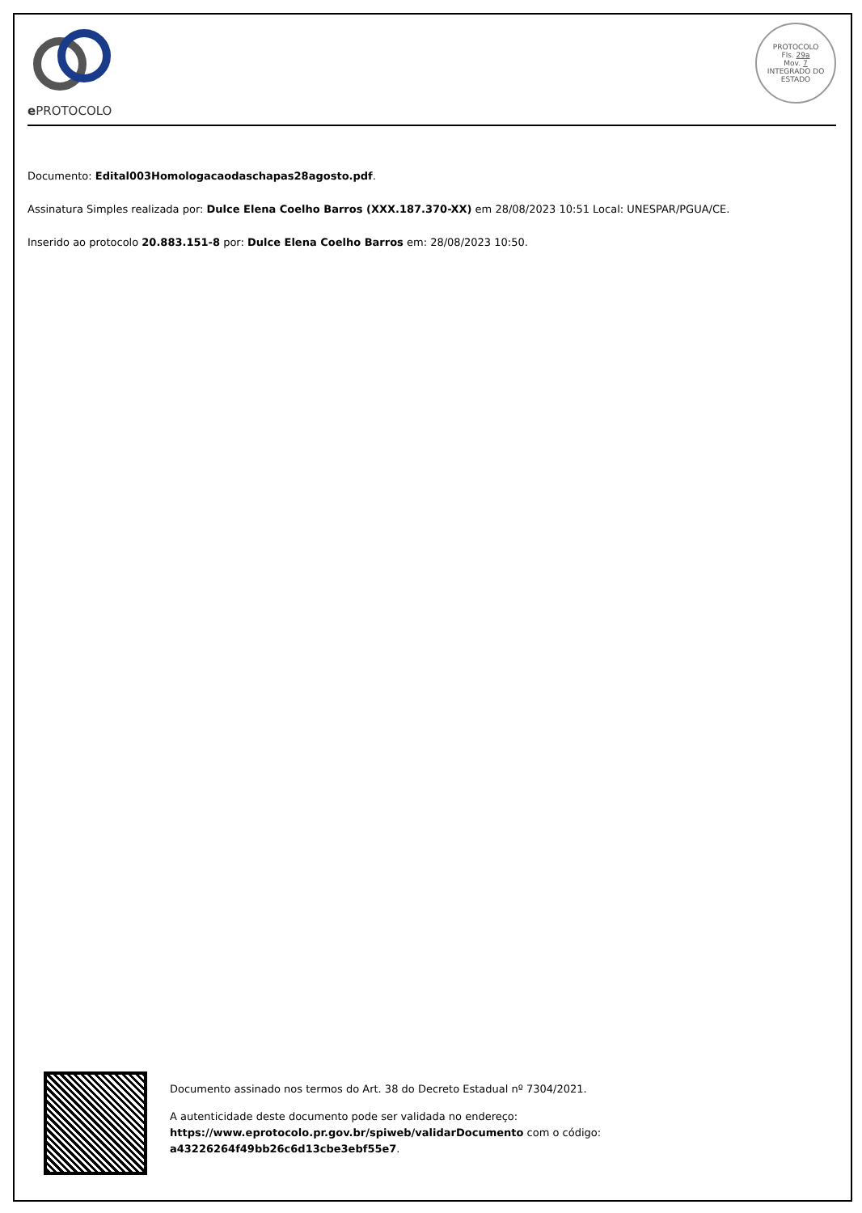e PROTOCOLO
PROTOCOLO
Fls. 29a
Mov. 7
INTEGRADO DO ESTADO
Documento: Edital003Homologacaodaschapas28agosto.pdf.
Assinatura Simples realizada por: Dulce Elena Coelho Barros (XXX.187.370-XX) em 28/08/2023 10:51 Local: UNESPAR/PGUA/CE.
Inserido ao protocolo 20.883.151-8 por: Dulce Elena Coelho Barros em: 28/08/2023 10:50.
Documento assinado nos termos do Art. 38 do Decreto Estadual nº 7304/2021.
A autenticidade deste documento pode ser validada no endereço:
https://www.eprotocolo.pr.gov.br/spiweb/validarDocumento com o código:
a43226264f49bb26c6d13cbe3ebf55e7.